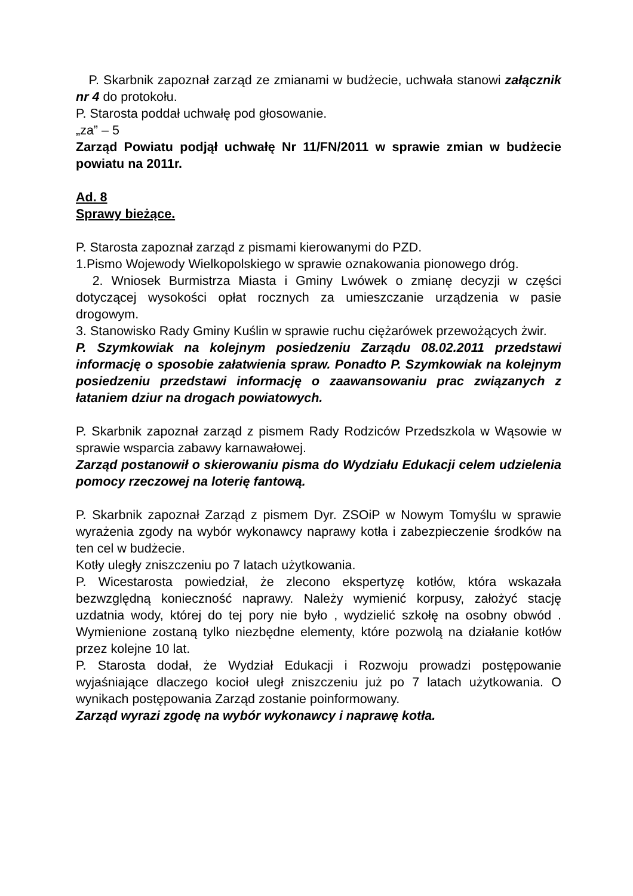P. Skarbnik zapoznał zarząd ze zmianami w budżecie, uchwała stanowi załącznik nr 4 do protokołu.
P. Starosta poddał uchwałę pod głosowanie.
„za” – 5
Zarząd Powiatu podjął uchwałę Nr 11/FN/2011 w sprawie zmian w budżecie powiatu na 2011r.
Ad. 8
Sprawy bieżące.
P. Starosta zapoznał zarząd z pismami kierowanymi do PZD.
1.Pismo Wojewody Wielkopolskiego w sprawie oznakowania pionowego dróg.
2. Wniosek Burmistrza Miasta i Gminy Lwówek o zmianę decyzji w części dotyczącej wysokości opłat rocznych za umieszczanie urządzenia w pasie drogowym.
3. Stanowisko Rady Gminy Kuślin w sprawie ruchu ciężarówek przewożących żwir.
P. Szymkowiak na kolejnym posiedzeniu Zarządu 08.02.2011 przedstawi informację o sposobie załatwienia spraw. Ponadto P. Szymkowiak na kolejnym posiedzeniu przedstawi informację o zaawansowaniu prac związanych z łataniem dziur na drogach powiatowych.
P. Skarbnik zapoznał zarząd z pismem Rady Rodziców Przedszkola w Wąsowie w sprawie wsparcia zabawy karnawałowej.
Zarząd postanowił o skierowaniu pisma do Wydziału Edukacji celem udzielenia pomocy rzeczowej na loterię fantową.
P. Skarbnik zapoznał Zarząd z pismem Dyr. ZSOiP w Nowym Tomyślu w sprawie wyrażenia zgody na wybór wykonawcy naprawy kotła i zabezpieczenie środków na ten cel w budżecie.
Kotły uległy zniszczeniu po 7 latach użytkowania.
P. Wicestarosta powiedział, że zlecono ekspertyzę kotłów, która wskazała bezwzględną konieczność naprawy. Należy wymienić korpusy, założyć stację uzdatnia wody, której do tej pory nie było , wydzielić szkołę na osobny obwód . Wymienione zostaną tylko niezbędne elementy, które pozwolą na działanie kotłów przez kolejne 10 lat.
P. Starosta dodał, że Wydział Edukacji i Rozwoju prowadzi postępowanie wyjaśniające dlaczego kocioł uległ zniszczeniu już po 7 latach użytkowania. O wynikach postępowania Zarząd zostanie poinformowany.
Zarząd wyrazi zgodę na wybór wykonawcy i naprawę kotła.